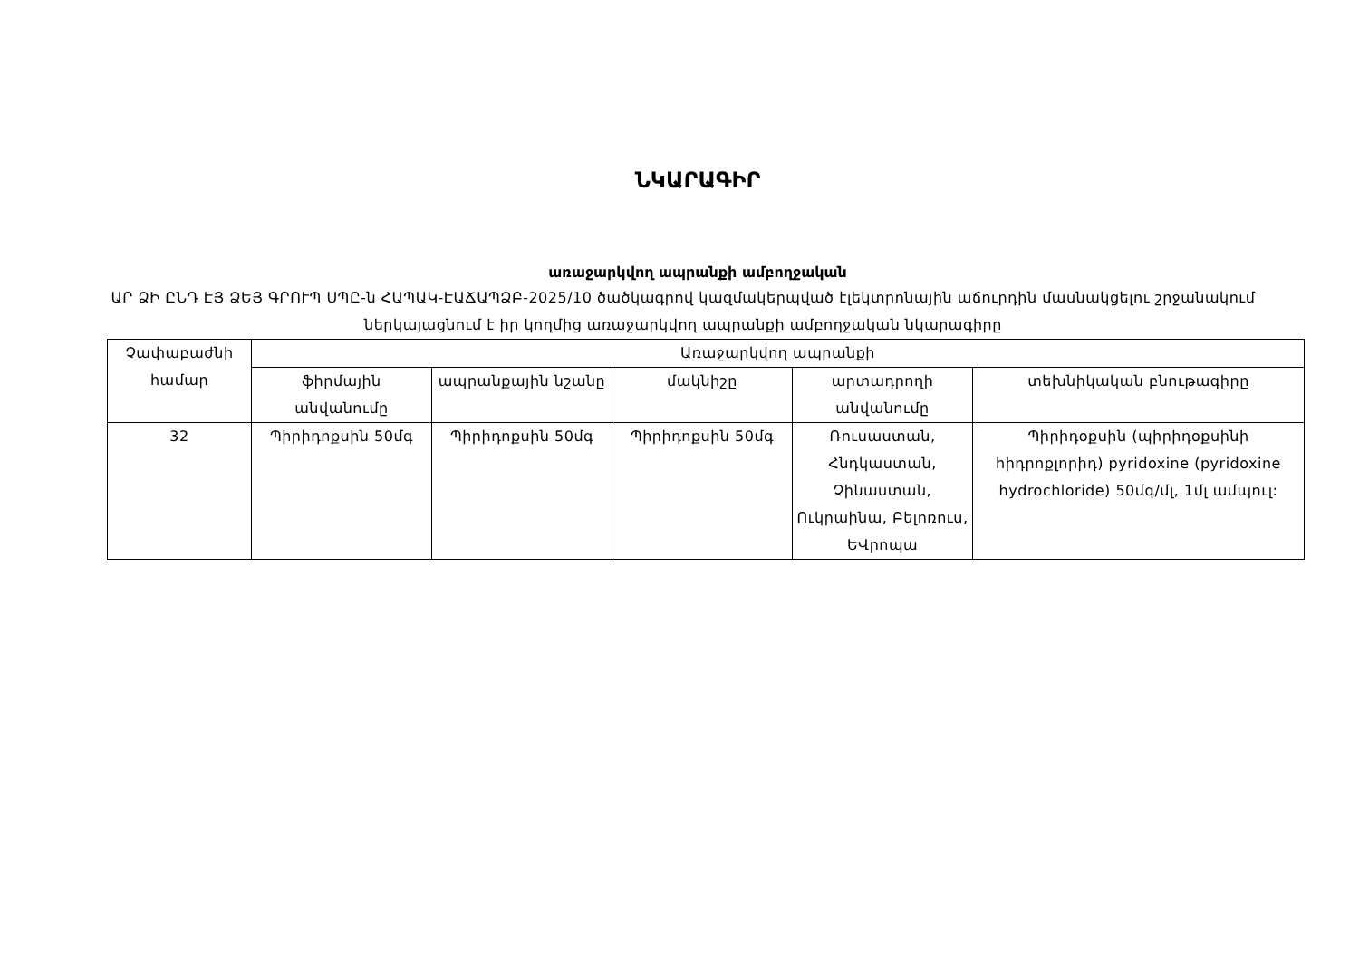ՆԿԱՐԱԳԻՐ
առաջարկվող ապրանքի ամբողջական
ԱՐ ՁԻ ԸՆԴ ԷՅ ՁԵՅ ԳՐՈՒՊ ՍՊԸ-ն ՀԱՊԱԿ-ԷԱՃԱՊՁԲ-2025/10 ծածկագրով կազմակերպված էլեկտրոնային աճուրդին մասնակցելու շրջանակում ներկայացնում է իր կողմից առաջարկվող ապրանքի ամբողջական նկարագիրը
| Չափաբաժնի համար | Առաջարկվող ապրանքի | | | | |
| --- | --- | --- | --- | --- | --- |
| | ֆիրմային անվանումը | ապրանքային նշանը | մակնիշը | արտադրողի անվանումը | տեխնիկական բնութագիրը |
| 32 | Պիրիդոքսին 50մգ | Պիրիդոքսին 50մգ | Պիրիդոքսին 50մգ | Ռուսաստան, Հնդկաստան, Չինաստան, Ուկրաինա, Բելոռուս, ԵՎրոպա | Պիրիդօքսին (պիրիդօքսինի հիդրոքլորիդ) pyridoxine (pyridoxine hydrochloride) 50մգ/մլ, 1մլ ամպուլ: |